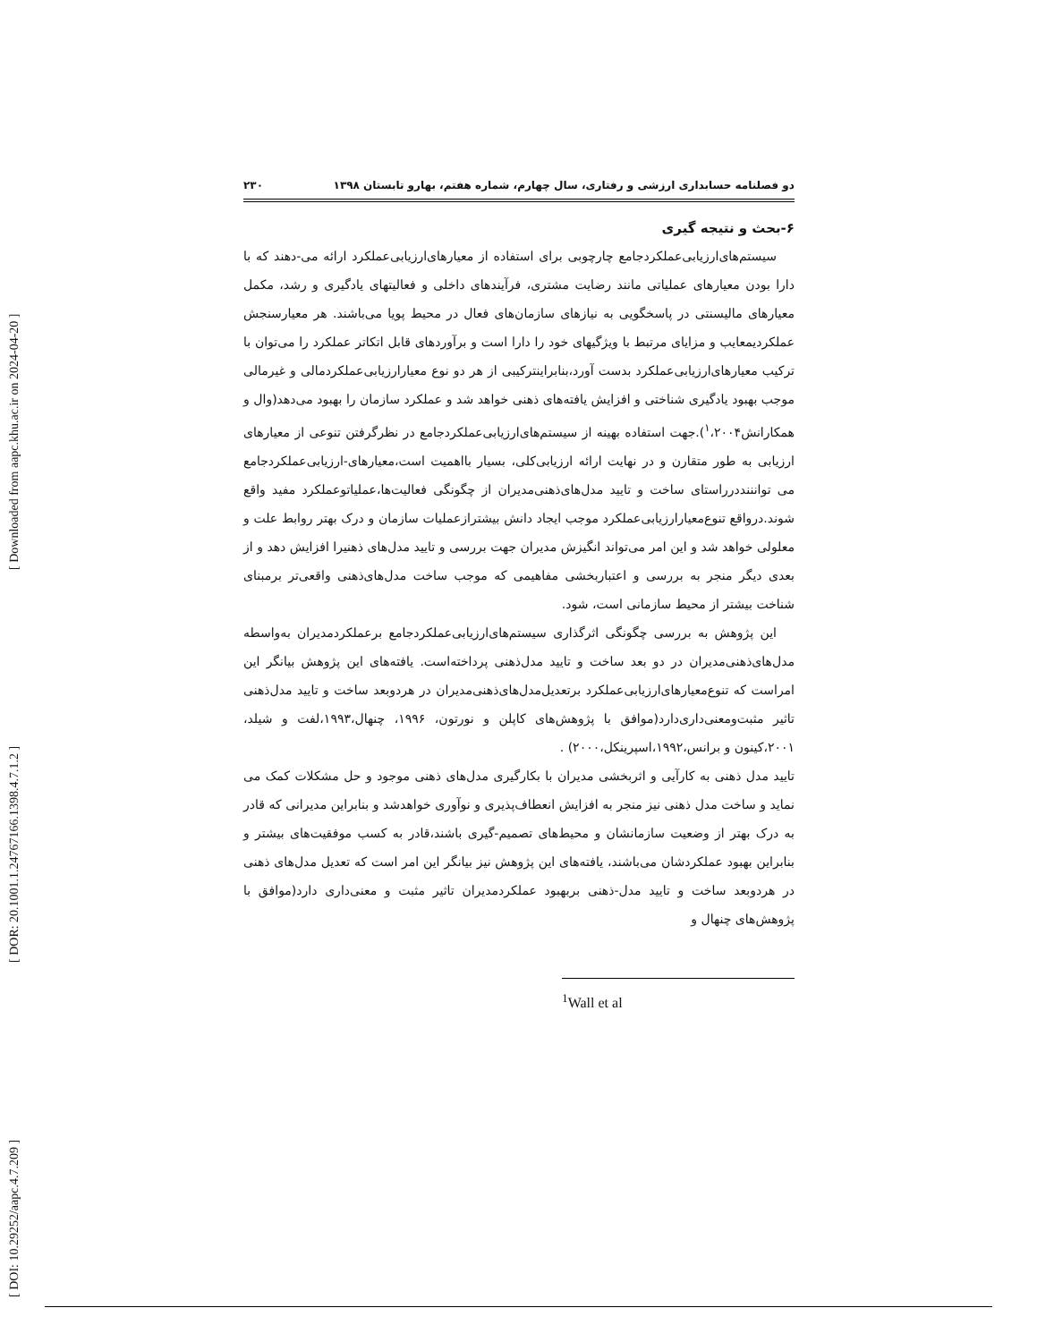[ DOI: 10.29252/aapc.4.7.209 ] [ DOR: 20.1001.1.24767166.1398.4.7.1.2 ] [ Downloaded from aapc.khu.ac.ir on 2024-04-20 ]
دو فصلنامه حسابداری ارزشی و رفتاری، سال چهارم، شماره هفتم، بهارو تابستان ۱۳۹۸ ۲۳۰
۶-بحث و نتیجه گیری
سیستم‌های‌ارزیابی‌عملکردجامع چارچوبی برای استفاده از معیارهای‌ارزیابی‌عملکرد ارائه می-دهند که با دارا بودن معیارهای عملیاتی مانند رضایت مشتری، فرآیندهای داخلی و فعالیتهای یادگیری و رشد، مکمل معیارهای مالیسنتی در پاسخگویی به نیازهای سازمان‌های فعال در محیط پویا می‌باشند. هر معیارسنجش عملکردیمعایب و مزایای مرتبط با ویژگیهای خود را دارا است و برآوردهای قابل اتکاتر عملکرد را می‌توان با ترکیب معیارهای‌ارزیابی‌عملکرد بدست آورد،بنابراینترکیبی از هر دو نوع معیارارزیابی‌عملکردمالی و غیرمالی موجب بهبود یادگیری شناختی و افزایش یافته‌های ذهنی خواهد شد و عملکرد سازمان را بهبود می‌دهد(وال و همکارانش<sup>۱</sup>،۲۰۰۴).جهت استفاده بهینه از سیستم‌های‌ارزیابی‌عملکردجامع در نظرگرفتن تنوعی از معیارهای ارزیابی به طور متقارن و در نهایت ارائه ارزیابی‌کلی، بسیار بااهمیت است،معیارهای-ارزیابی‌عملکردجامع می توانننددرراستای ساخت و تایید مدل‌های‌ذهنی‌مدیران از چگونگی فعالیت‌ها،عملیاتوعملکرد مفید واقع شوند.درواقع تنوع‌معیارارزیابی‌عملکرد موجب ایجاد دانش بیشترازعملیات سازمان و درک بهتر روابط علت و معلولی خواهد شد و این امر می‌تواند انگیزش مدیران جهت بررسی و تایید مدل‌های ذهنیرا افزایش دهد و از بعدی دیگر منجر به بررسی و اعتباربخشی مفاهیمی که موجب ساخت مدل‌های‌ذهنی واقعی‌تر برمبنای شناخت بیشتر از محیط سازمانی است، شود.
این پژوهش به بررسی چگونگی اثرگذاری سیستم‌های‌ارزیابی‌عملکردجامع برعملکردمدیران به‌واسطه مدل‌های‌ذهنی‌مدیران در دو بعد ساخت و تایید مدل‌ذهنی پرداخته‌است. یافته‌های این پژوهش بیانگر این امراست که تنوع‌معیارهای‌ارزیابی‌عملکرد برتعدیل‌مدل‌های‌ذهنی‌مدیران در هردوبعد ساخت و تایید مدل‌ذهنی تاثیر مثبت‌ومعنی‌داری‌دارد(موافق با پژوهش‌های کاپلن و نورتون، ۱۹۹۶، چنهال،۱۹۹۳،لفت و شیلد، ۲۰۰۱،کینون و برانس،۱۹۹۲،اسپرینکل،۲۰۰۰) .
تایید مدل ذهنی به کارآیی و اثربخشی مدیران با بکارگیری مدل‌های ذهنی موجود و حل مشکلات کمک می نماید و ساخت مدل ذهنی نیز منجر به افزایش انعطاف‌پذیری و نوآوری خواهدشد و بنابراین مدیرانی که قادر به درک بهتر از وضعیت سازمانشان و محیط‌های تصمیم-گیری باشند،قادر به کسب موفقیت‌های بیشتر و بنابراین بهبود عملکردشان می‌باشند، یافته‌های این پژوهش نیز بیانگر این امر است که تعدیل مدل‌های ذهنی در هردوبعد ساخت و تایید مدل-ذهنی بربهبود عملکردمدیران تاثیر مثبت و معنی‌داری دارد(موافق با پژوهش‌های چنهال و
<sup>1</sup> Wall et al